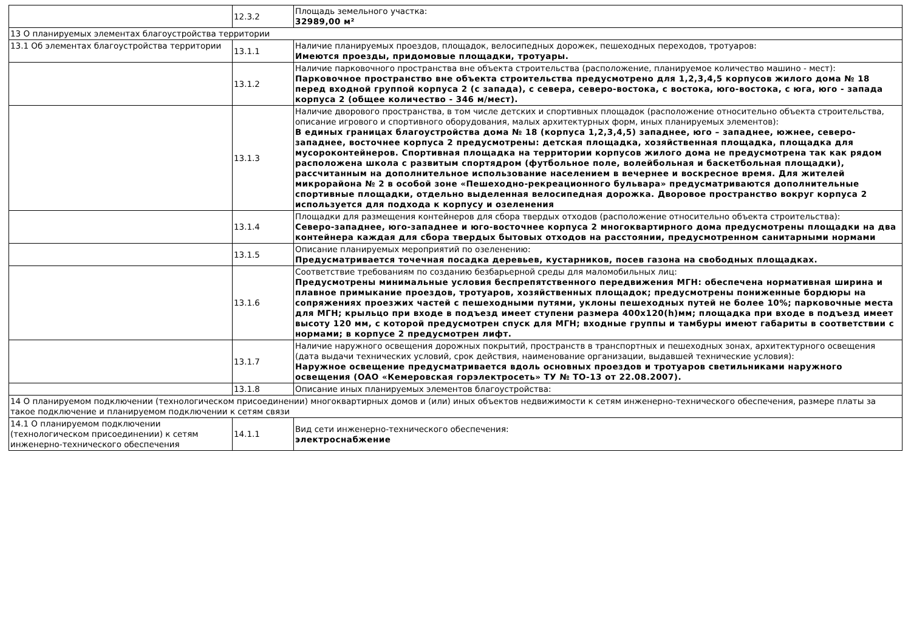| | 12.3.2 | Площадь земельного участка: 32989,00 м² |
| 13 О планируемых элементах благоустройства территории | | |
| 13.1 Об элементах благоустройства территории | 13.1.1 | Наличие планируемых проездов, площадок, велосипедных дорожек, пешеходных переходов, тротуаров: Имеются проезды, придомовые площадки, тротуары. |
| | 13.1.2 | Наличие парковочного пространства вне объекта строительства (расположение, планируемое количество машино - мест): Парковочное пространство вне объекта строительства предусмотрено для 1,2,3,4,5 корпусов жилого дома № 18 перед входной группой корпуса 2 (с запада), с севера, северо-востока, с востока, юго-востока, с юга, юго - запада корпуса 2 (общее количество - 346 м/мест). |
| | 13.1.3 | Наличие дворового пространства, в том числе детских и спортивных площадок (расположение относительно объекта строительства, описание игрового и спортивного оборудования, малых архитектурных форм, иных планируемых элементов): В единых границах благоустройства дома № 18 (корпуса 1,2,3,4,5) западнее, юго – западнее, южнее, северо-западнее, восточнее корпуса 2 предусмотрены: детская площадка, хозяйственная площадка, площадка для мусороконтейнеров. Спортивная площадка на территории корпусов жилого дома не предусмотрена так как рядом расположена школа с развитым спортядром (футбольное поле, волейбольная и баскетбольная площадки), рассчитанным на дополнительное использование населением в вечернее и воскресное время. Для жителей микрорайона № 2 в особой зоне «Пешеходно-рекреационного бульвара» предусматриваются дополнительные спортивные площадки, отдельно выделенная велосипедная дорожка. Дворовое пространство вокруг корпуса 2 используется для подхода к корпусу и озеленения |
| | 13.1.4 | Площадки для размещения контейнеров для сбора твердых отходов (расположение относительно объекта строительства): Северо-западнее, юго-западнее и юго-восточнее корпуса 2 многоквартирного дома предусмотрены площадки на два контейнера каждая для сбора твердых бытовых отходов на расстоянии, предусмотренном санитарными нормами |
| | 13.1.5 | Описание планируемых мероприятий по озеленению: Предусматривается точечная посадка деревьев, кустарников, посев газона на свободных площадках. |
| | 13.1.6 | Соответствие требованиям по созданию безбарьерной среды для маломобильных лиц: Предусмотрены минимальные условия беспрепятственного передвижения МГН: обеспечена нормативная ширина и плавное примыкание проездов, тротуаров, хозяйственных площадок; предусмотрены пониженные бордюры на сопряжениях проезжих частей с пешеходными путями, уклоны пешеходных путей не более 10%; парковочные места для МГН; крыльцо при входе в подъезд имеет ступени размера 400х120(h)мм; площадка при входе в подъезд имеет высоту 120 мм, с которой предусмотрен спуск для МГН; входные группы и тамбуры имеют габариты в соответствии с нормами; в корпусе 2 предусмотрен лифт. |
| | 13.1.7 | Наличие наружного освещения дорожных покрытий, пространств в транспортных и пешеходных зонах, архитектурного освещения (дата выдачи технических условий, срок действия, наименование организации, выдавшей технические условия): Наружное освещение предусматривается вдоль основных проездов и тротуаров светильниками наружного освещения (ОАО «Кемеровская горэлектросеть» ТУ № ТО-13 от 22.08.2007). |
| | 13.1.8 | Описание иных планируемых элементов благоустройства: |
| 14 О планируемом подключении (технологическом присоединении) многоквартирных домов и (или) иных объектов недвижимости к сетям инженерно-технического обеспечения, размере платы за такое подключение и планируемом подключении к сетям связи | | |
| 14.1 О планируемом подключении (технологическом присоединении) к сетям инженерно-технического обеспечения | 14.1.1 | Вид сети инженерно-технического обеспечения: электроснабжение |